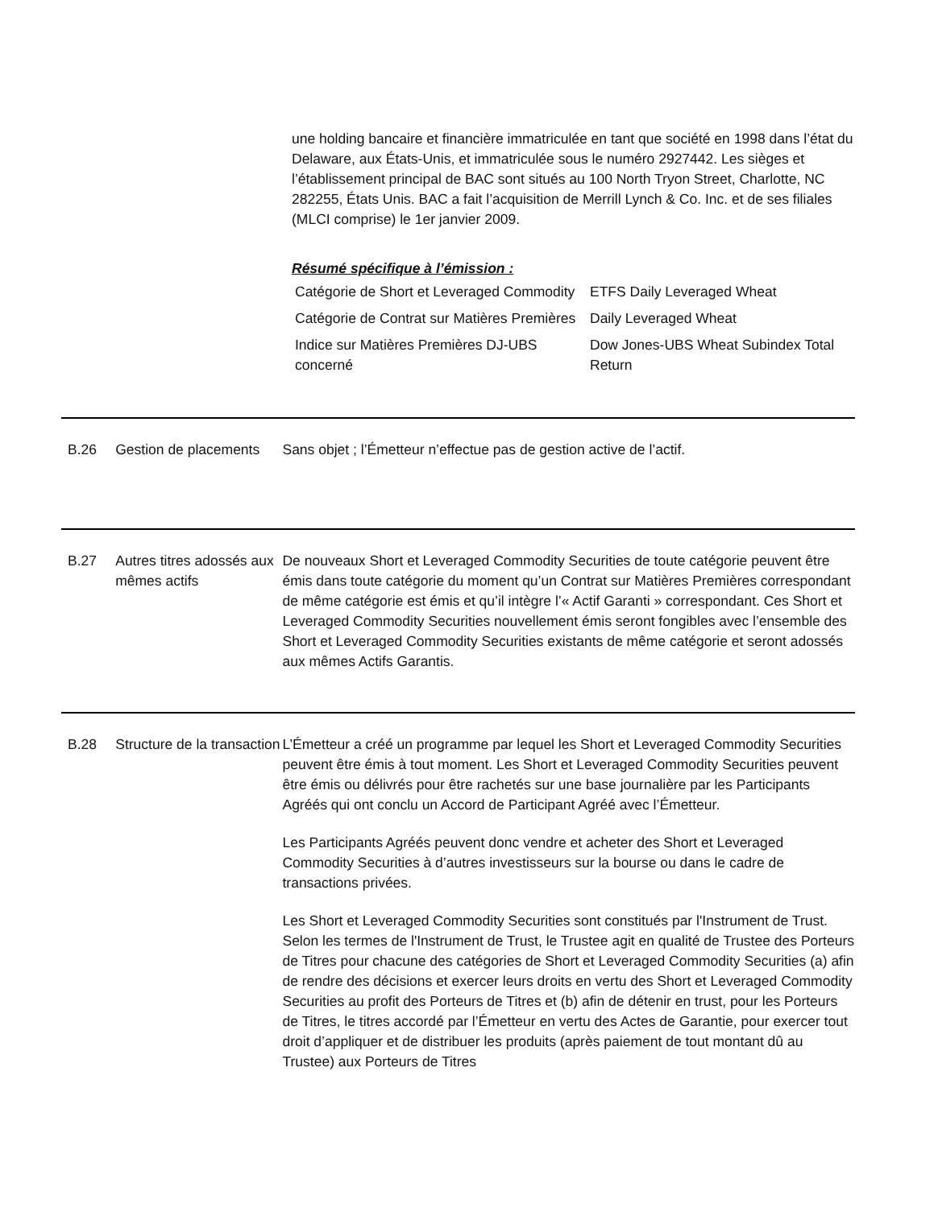une holding bancaire et financière immatriculée en tant que société en 1998 dans l’état du Delaware, aux États-Unis, et immatriculée sous le numéro 2927442. Les sièges et l’établissement principal de BAC sont situés au 100 North Tryon Street, Charlotte, NC 282255, États Unis. BAC a fait l’acquisition de Merrill Lynch & Co. Inc. et de ses filiales (MLCI comprise) le 1er janvier 2009.
Résumé spécifique à l’émission :
| Catégorie de Short et Leveraged Commodity | ETFS Daily Leveraged Wheat |
| Catégorie de Contrat sur Matières Premières | Daily Leveraged Wheat |
| Indice sur Matières Premières DJ-UBS concerné | Dow Jones-UBS Wheat Subindex Total Return |
B.26 Gestion de placements
Sans objet ; l’Émetteur n’effectue pas de gestion active de l’actif.
B.27 Autres titres adossés aux mêmes actifs
De nouveaux Short et Leveraged Commodity Securities de toute catégorie peuvent être émis dans toute catégorie du moment qu’un Contrat sur Matières Premières correspondant de même catégorie est émis et qu’il intègre l’« Actif Garanti » correspondant. Ces Short et Leveraged Commodity Securities nouvellement émis seront fongibles avec l’ensemble des Short et Leveraged Commodity Securities existants de même catégorie et seront adossés aux mêmes Actifs Garantis.
B.28 Structure de la transaction
L’Émetteur a créé un programme par lequel les Short et Leveraged Commodity Securities peuvent être émis à tout moment. Les Short et Leveraged Commodity Securities peuvent être émis ou délivrés pour être rachetés sur une base journalière par les Participants Agréés qui ont conclu un Accord de Participant Agréé avec l’Émetteur.
Les Participants Agréés peuvent donc vendre et acheter des Short et Leveraged Commodity Securities à d’autres investisseurs sur la bourse ou dans le cadre de transactions privées.
Les Short et Leveraged Commodity Securities sont constitués par l'Instrument de Trust. Selon les termes de l'Instrument de Trust, le Trustee agit en qualité de Trustee des Porteurs de Titres pour chacune des catégories de Short et Leveraged Commodity Securities (a) afin de rendre des décisions et exercer leurs droits en vertu des Short et Leveraged Commodity Securities au profit des Porteurs de Titres et (b) afin de détenir en trust, pour les Porteurs de Titres, le titres accordé par l’Émetteur en vertu des Actes de Garantie, pour exercer tout droit d’appliquer et de distribuer les produits (après paiement de tout montant dû au Trustee) aux Porteurs de Titres